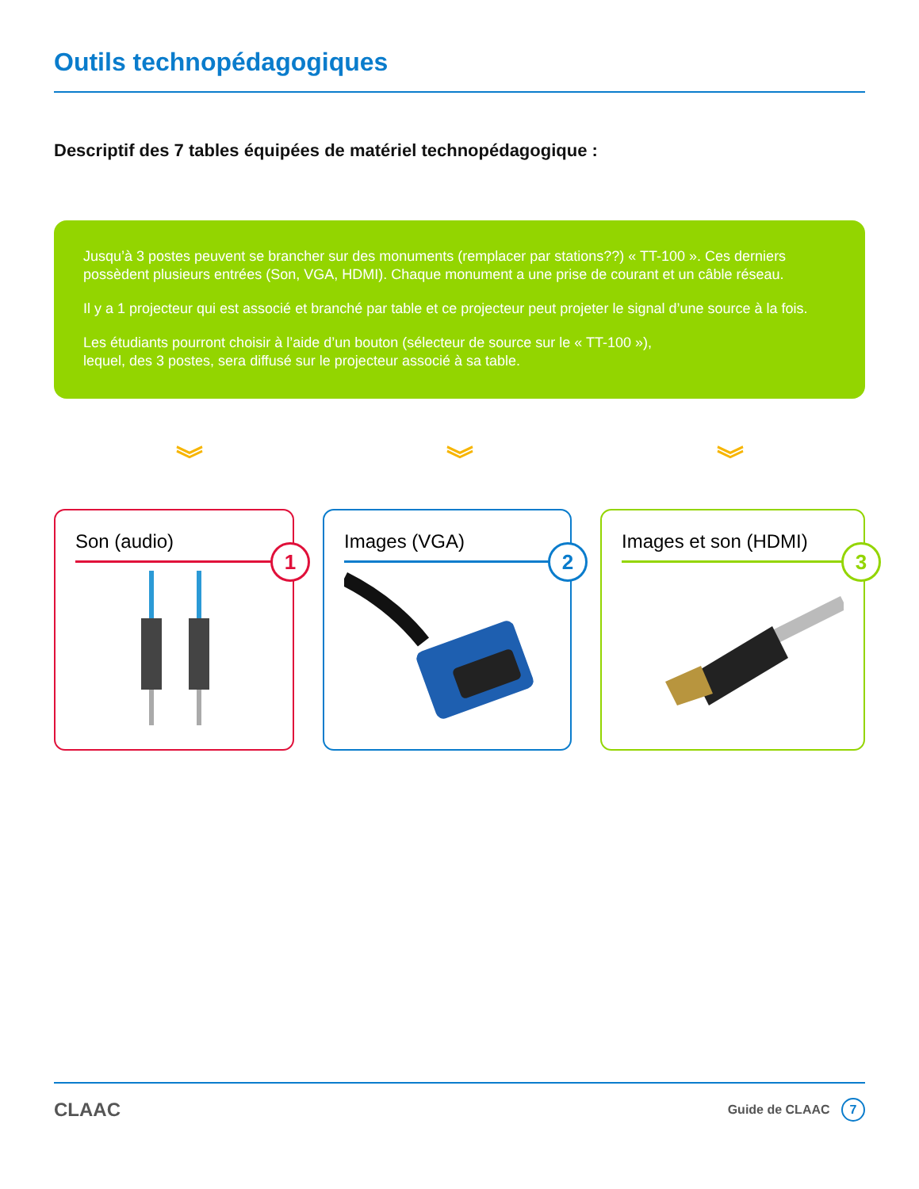Outils technopédagogiques
Descriptif des 7 tables équipées de matériel technopédagogique :
Jusqu’à 3 postes peuvent se brancher sur des monuments (remplacer par stations??) « TT-100 ». Ces derniers possèdent plusieurs entrées (Son, VGA, HDMI). Chaque monument a une prise de courant et un câble réseau.
Il y a 1 projecteur qui est associé et branché par table et ce projecteur peut projeter le signal d’une source à la fois.
Les étudiants pourront choisir à l’aide d’un bouton (sélecteur de source sur le « TT-100 »),
lequel, des 3 postes, sera diffusé sur le projecteur associé à sa table.
︾ ︾ ︾
Son (audio)
1
Images (VGA)
2
Images et son (HDMI)
3
CLAAC
Guide de CLAAC 7